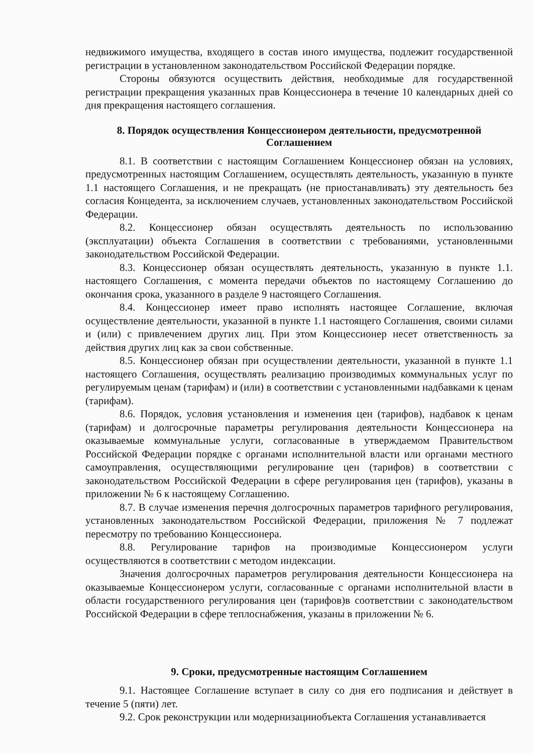недвижимого имущества, входящего в состав иного имущества, подлежит государственной регистрации в установленном законодательством Российской Федерации порядке.
Стороны обязуются осуществить действия, необходимые для государственной регистрации прекращения указанных прав Концессионера в течение 10 календарных дней со дня прекращения настоящего соглашения.
8. Порядок осуществления Концессионером деятельности, предусмотренной Соглашением
8.1. В соответствии с настоящим Соглашением Концессионер обязан на условиях, предусмотренных настоящим Соглашением, осуществлять деятельность, указанную в пункте 1.1 настоящего Соглашения, и не прекращать (не приостанавливать) эту деятельность без согласия Концедента, за исключением случаев, установленных законодательством Российской Федерации.
8.2. Концессионер обязан осуществлять деятельность по использованию (эксплуатации) объекта Соглашения в соответствии с требованиями, установленными законодательством Российской Федерации.
8.3. Концессионер обязан осуществлять деятельность, указанную в пункте 1.1. настоящего Соглашения, с момента передачи объектов по настоящему Соглашению до окончания срока, указанного в разделе 9 настоящего Соглашения.
8.4. Концессионер имеет право исполнять настоящее Соглашение, включая осуществление деятельности, указанной в пункте 1.1 настоящего Соглашения, своими силами и (или) с привлечением других лиц. При этом Концессионер несет ответственность за действия других лиц как за свои собственные.
8.5. Концессионер обязан при осуществлении деятельности, указанной в пункте 1.1 настоящего Соглашения, осуществлять реализацию производимых коммунальных услуг по регулируемым ценам (тарифам) и (или) в соответствии с установленными надбавками к ценам (тарифам).
8.6. Порядок, условия установления и изменения цен (тарифов), надбавок к ценам (тарифам) и долгосрочные параметры регулирования деятельности Концессионера на оказываемые коммунальные услуги, согласованные в утверждаемом Правительством Российской Федерации порядке с органами исполнительной власти или органами местного самоуправления, осуществляющими регулирование цен (тарифов) в соответствии с законодательством Российской Федерации в сфере регулирования цен (тарифов), указаны в приложении № 6 к настоящему Соглашению.
8.7. В случае изменения перечня долгосрочных параметров тарифного регулирования, установленных законодательством Российской Федерации, приложения № 7 подлежат пересмотру по требованию Концессионера.
8.8. Регулирование тарифов на производимые Концессионером услуги осуществляются в соответствии с методом индексации.
Значения долгосрочных параметров регулирования деятельности Концессионера на оказываемые Концессионером услуги, согласованные с органами исполнительной власти в области государственного регулирования цен (тарифов)в соответствии с законодательством Российской Федерации в сфере теплоснабжения, указаны в приложении № 6.
9. Сроки, предусмотренные настоящим Соглашением
9.1. Настоящее Соглашение вступает в силу со дня его подписания и действует в течение 5 (пяти) лет.
9.2. Срок реконструкции или модернизацииобъекта Соглашения устанавливается